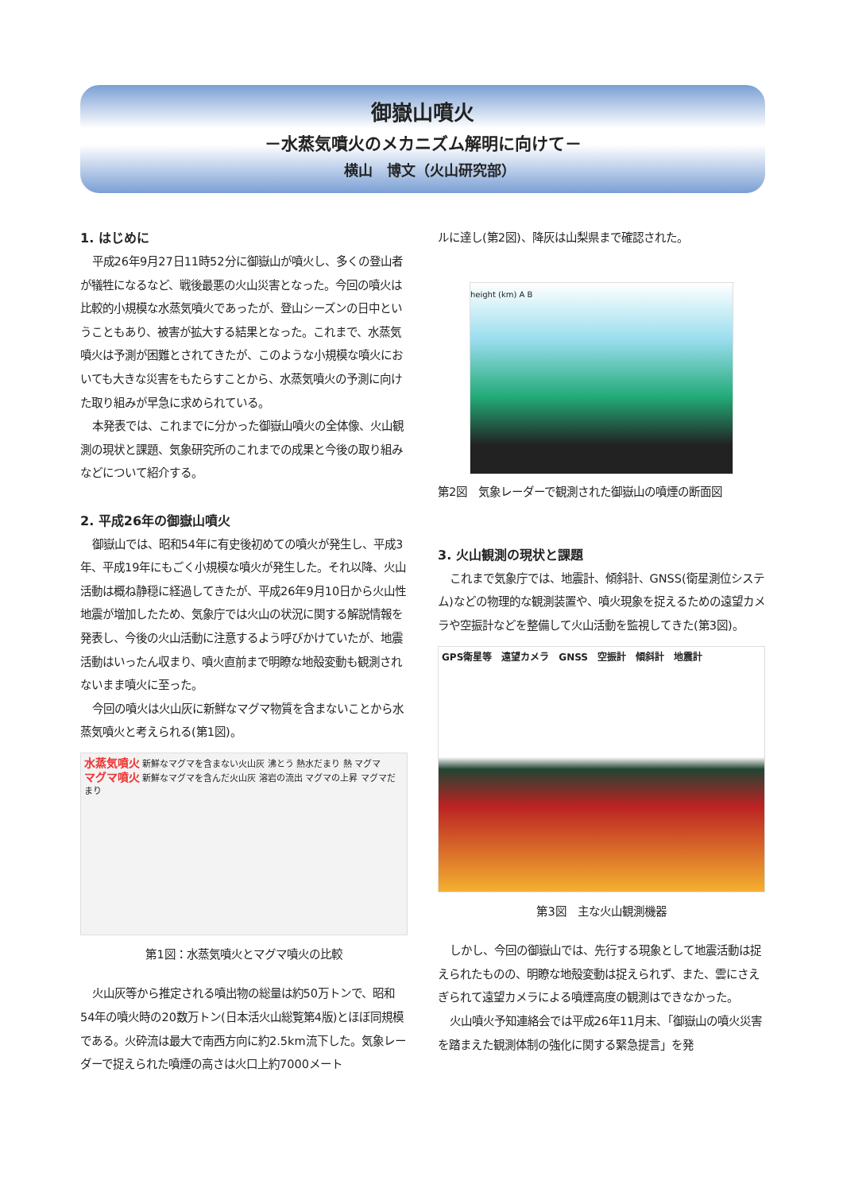御嶽山噴火
－水蒸気噴火のメカニズム解明に向けて－
横山　博文（火山研究部）
1. はじめに
平成26年9月27日11時52分に御嶽山が噴火し、多くの登山者が犠牲になるなど、戦後最悪の火山災害となった。今回の噴火は比較的小規模な水蒸気噴火であったが、登山シーズンの日中ということもあり、被害が拡大する結果となった。これまで、水蒸気噴火は予測が困難とされてきたが、このような小規模な噴火においても大きな災害をもたらすことから、水蒸気噴火の予測に向けた取り組みが早急に求められている。
本発表では、これまでに分かった御嶽山噴火の全体像、火山観測の現状と課題、気象研究所のこれまでの成果と今後の取り組みなどについて紹介する。
2. 平成26年の御嶽山噴火
御嶽山では、昭和54年に有史後初めての噴火が発生し、平成3年、平成19年にもごく小規模な噴火が発生した。それ以降、火山活動は概ね静穏に経過してきたが、平成26年9月10日から火山性地震が増加したため、気象庁では火山の状況に関する解説情報を発表し、今後の火山活動に注意するよう呼びかけていたが、地震活動はいったん収まり、噴火直前まで明瞭な地殻変動も観測されないまま噴火に至った。
今回の噴火は火山灰に新鮮なマグマ物質を含まないことから水蒸気噴火と考えられる(第1図)。
水蒸気噴火 新鮮なマグマを含まない火山灰 沸とう 熱水だまり 熱 マグマ
マグマ噴火 新鮮なマグマを含んだ火山灰 溶岩の流出 マグマの上昇 マグマだまり
第1図：水蒸気噴火とマグマ噴火の比較
火山灰等から推定される噴出物の総量は約50万トンで、昭和54年の噴火時の20数万トン(日本活火山総覧第4版)とほぼ同規模である。火砕流は最大で南西方向に約2.5km流下した。気象レーダーで捉えられた噴煙の高さは火口上約7000メート
ルに達し(第2図)、降灰は山梨県まで確認された。
height (km) A B
第2図　気象レーダーで観測された御嶽山の噴煙の断面図
3. 火山観測の現状と課題
これまで気象庁では、地震計、傾斜計、GNSS(衛星測位システム)などの物理的な観測装置や、噴火現象を捉えるための遠望カメラや空振計などを整備して火山活動を監視してきた(第3図)。
GPS衛星等　遠望カメラ　GNSS　空振計　傾斜計　地震計
第3図　主な火山観測機器
しかし、今回の御嶽山では、先行する現象として地震活動は捉えられたものの、明瞭な地殻変動は捉えられず、また、雲にさえぎられて遠望カメラによる噴煙高度の観測はできなかった。
火山噴火予知連絡会では平成26年11月末、「御嶽山の噴火災害を踏まえた観測体制の強化に関する緊急提言」を発